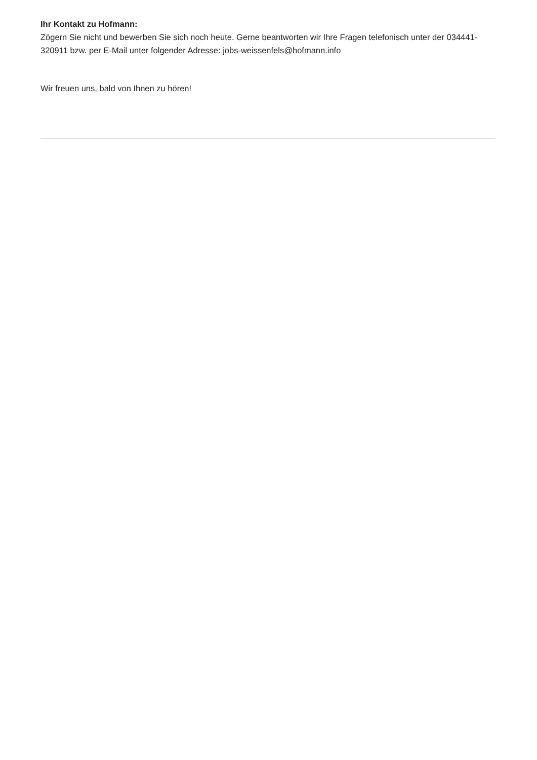Ihr Kontakt zu Hofmann:
Zögern Sie nicht und bewerben Sie sich noch heute. Gerne beantworten wir Ihre Fragen telefonisch unter der 034441-320911 bzw. per E-Mail unter folgender Adresse: jobs-weissenfels@hofmann.info
Wir freuen uns, bald von Ihnen zu hören!